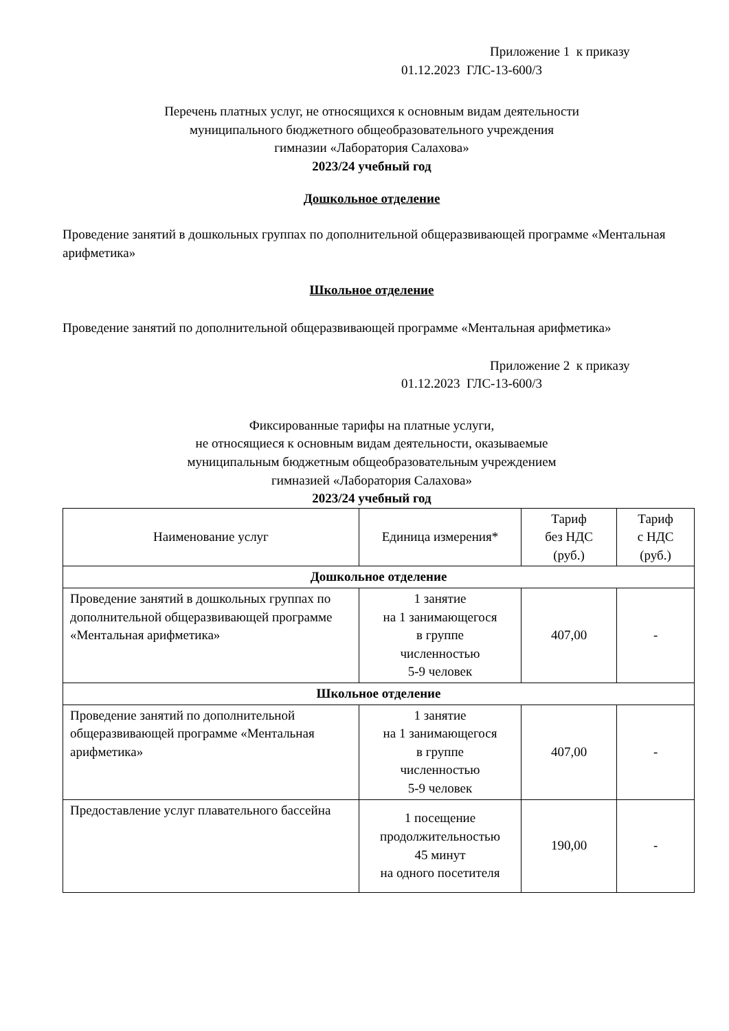Приложение 1 к приказу
01.12.2023 ГЛС-13-600/3
Перечень платных услуг, не относящихся к основным видам деятельности
муниципального бюджетного общеобразовательного учреждения
гимназии «Лаборатория Салахова»
2023/24 учебный год
Дошкольное отделение
Проведение занятий в дошкольных группах по дополнительной общеразвивающей программе «Ментальная арифметика»
Школьное отделение
Проведение занятий по дополнительной общеразвивающей программе «Ментальная арифметика»
Приложение 2 к приказу
01.12.2023 ГЛС-13-600/3
Фиксированные тарифы на платные услуги,
не относящиеся к основным видам деятельности, оказываемые
муниципальным бюджетным общеобразовательным учреждением
гимназией «Лаборатория Салахова»
2023/24 учебный год
| Наименование услуг | Единица измерения* | Тариф без НДС (руб.) | Тариф с НДС (руб.) |
| --- | --- | --- | --- |
| Дошкольное отделение | | | |
| Проведение занятий в дошкольных группах по дополнительной общеразвивающей программе «Ментальная арифметика» | 1 занятие на 1 занимающегося в группе численностью 5-9 человек | 407,00 | - |
| Школьное отделение | | | |
| Проведение занятий по дополнительной общеразвивающей программе «Ментальная арифметика» | 1 занятие на 1 занимающегося в группе численностью 5-9 человек | 407,00 | - |
| Предоставление услуг плавательного бассейна | 1 посещение продолжительностью 45 минут на одного посетителя | 190,00 | - |